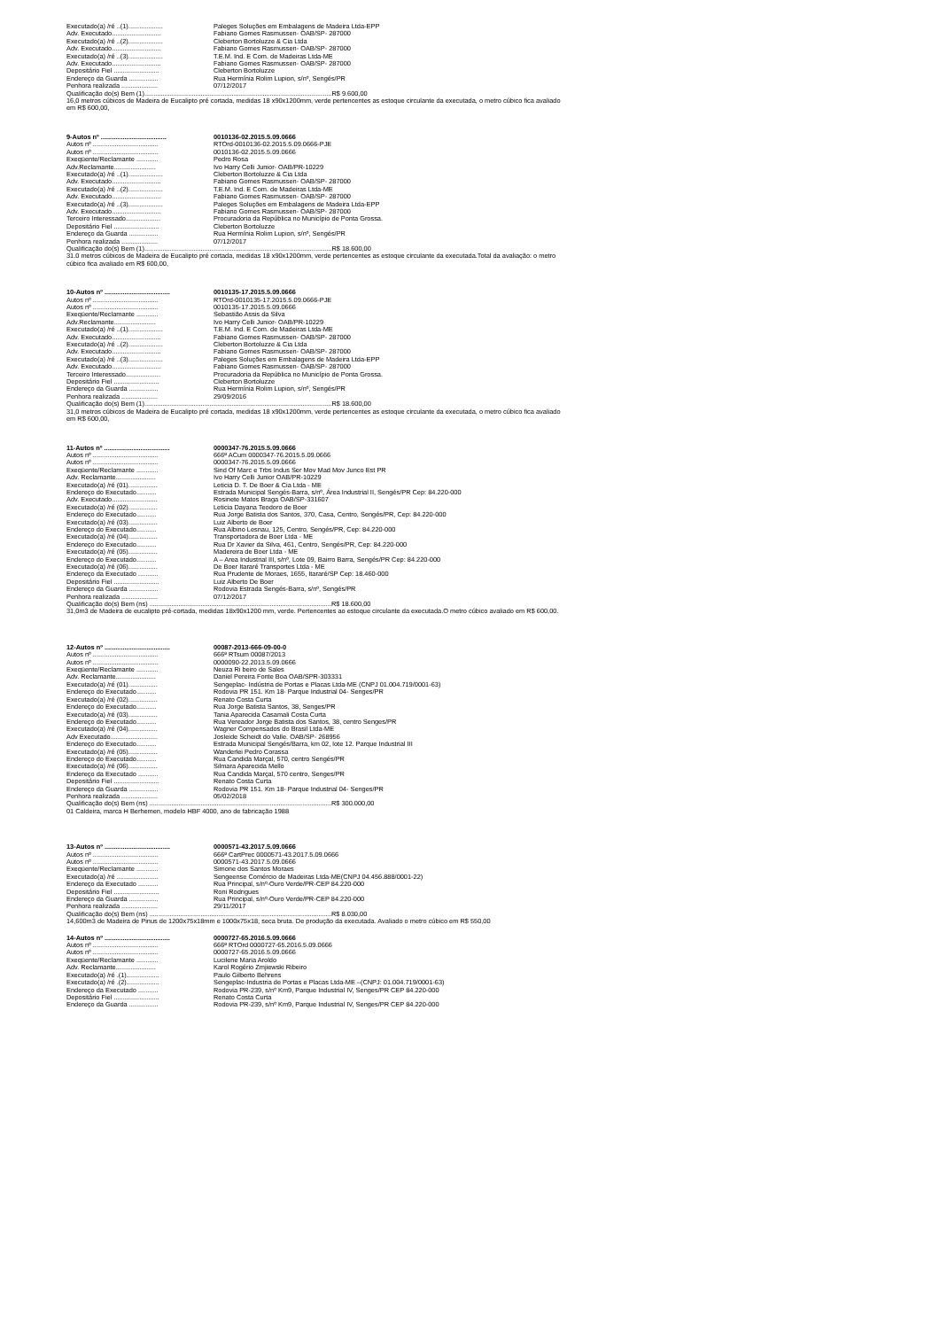Executado(a) /ré ..(1)................... Paleges Soluções em Embalagens de Madeira Ltda-EPP
Adv. Executado........................... Fabiano Gomes Rasmussen- OAB/SP- 287000
Executado(a) /ré ..(2)................... Cleberton Bortoluzze & Cia Ltda
Adv. Executado........................... Fabiano Gomes Rasmussen- OAB/SP- 287000
Executado(a) /ré ..(3)................... T.E.M. Ind. E Com. de Madeiras Ltda-ME
Adv. Executado........................... Fabiano Gomes Rasmussen- OAB/SP- 287000
Depositário Fiel ......................... Cleberton Bortoluzze
Endereço da Guarda ................ Rua Hermínia Rolim Lupion, s/nº, Sengés/PR
Penhora realizada .................... 07/12/2017
Qualificação do(s) Bem (1).......................................................................................................R$ 9.600,00
16,0 metros cúbicos de Madeira de Eucalipto pré cortada, medidas 18 x90x1200mm, verde pertencentes as estoque circulante da executada, o metro cúbico fica avaliado em R$ 600,00,
9-Autos nº .................................... 0010136-02.2015.5.09.0666
Autos nº .................................... RTOrd-0010136-02.2015.5.09.0666-PJE
Autos nº .................................... 0010136-02.2015.5.09.0666
Exeqüente/Reclamante ............ Pedro Rosa
Adv.Reclamante....................... Ivo Harry Celli Junior- OAB/PR-10229
Executado(a) /ré ..(1)................... Cleberton Bortoluzze & Cia Ltda
Adv. Executado........................... Fabiano Gomes Rasmussen- OAB/SP- 287000
Executado(a) /ré ..(2)................... T.E.M. Ind. E Com. de Madeiras Ltda-ME
Adv. Executado........................... Fabiano Gomes Rasmussen- OAB/SP- 287000
Executado(a) /ré ..(3)................... Paleges Soluções em Embalagens de Madeira Ltda-EPP
Adv. Executado........................... Fabiano Gomes Rasmussen- OAB/SP- 287000
Terceiro Interessado................... Procuradoria da República no Município de Ponta Grossa.
Depositário Fiel ......................... Cleberton Bortoluzze
Endereço da Guarda ................ Rua Hermínia Rolim Lupion, s/nº, Sengés/PR
Penhora realizada .................... 07/12/2017
Qualificação do(s) Bem (1).......................................................................................................R$ 18.600,00
31.0 metros cúbicos de Madeira de Eucalipto pré cortada, medidas 18 x90x1200mm, verde pertencentes as estoque circulante da executada.Total da avaliação: o metro cúbico fica avaliado em R$ 600,00,
10-Autos nº .................................... 0010135-17.2015.5.09.0666
Autos nº .................................... RTOrd-0010135-17.2015.5.09.0666-PJE
Autos nº .................................... 0010135-17.2015.5.09.0666
Exeqüente/Reclamante ............ Sebastião Assis da Silva
Adv.Reclamante....................... Ivo Harry Celli Junior- OAB/PR-10229
Executado(a) /ré ..(1)................... T.E.M. Ind. E Com. de Madeiras Ltda-ME
Adv. Executado........................... Fabiano Gomes Rasmussen- OAB/SP- 287000
Executado(a) /ré ..(2)................... Cleberton Bortoluzze & Cia Ltda
Adv. Executado........................... Fabiano Gomes Rasmussen- OAB/SP- 287000
Executado(a) /ré ..(3)................... Paleges Soluções em Embalagens de Madeira Ltda-EPP
Adv. Executado........................... Fabiano Gomes Rasmussen- OAB/SP- 287000
Terceiro Interessado................... Procuradoria da República no Município de Ponta Grossa.
Depositário Fiel ......................... Cleberton Bortoluzze
Endereço da Guarda ................ Rua Hermínia Rolim Lupion, s/nº, Sengés/PR
Penhora realizada .................... 29/09/2016
Qualificação do(s) Bem (1).......................................................................................................R$ 18.600,00
31,0 metros cúbicos de Madeira de Eucalipto pré cortada, medidas 18 x90x1200mm, verde pertencentes as estoque circulante da executada, o metro cúbico fica avaliado em R$ 600,00,
11-Autos nº .................................... 0000347-76.2015.5.09.0666
Autos nº .................................... 666ª ACum 0000347-76.2015.5.09.0666
Autos nº .................................... 0000347-76.2015.5.09.0666
Exeqüente/Reclamante ............ Sind Of Marc e Trbs Indus Ser Mov Mad Mov Junco Est PR
Adv. Reclamante...................... Ivo Harry Celli Junior OAB/PR-10229
Executado(a) /ré (01)................ Leticia D. T. De Boer & Cia Ltda - ME
Endereço do Executado........... Estrada Municipal Sengés-Barra, s/nº, Área Industrial II, Sengés/PR Cep: 84.220-000
Adv. Executado......................... Rosinete Matos Braga OAB/SP-331607
Executado(a) /ré (02)................ Leticia Dayana Teodoro de Boer
Endereço do Executado........... Rua Jorge Batista dos Santos, 370, Casa, Centro, Sengés/PR, Cep: 84.220-000
Executado(a) /ré (03)................ Luiz Alberto de Boer
Endereço do Executado........... Rua Albino Lesnau, 125, Centro, Sengés/PR, Cep: 84.220-000
Executado(a) /ré (04)................ Transportadora de Boer Ltda - ME
Endereço do Executado........... Rua Dr Xavier da Silva, 461, Centro, Sengés/PR, Cep: 84.220-000
Executado(a) /ré (05)................ Madereira de Boer Ltda - ME
Endereço do Executado........... A – Area Industrial III, s/nº, Lote 09, Bairro Barra, Sengés/PR Cep: 84.220-000
Executado(a) /ré (06)................ De Boer Itararé Transportes Ltda - ME
Endereço da Executado ........... Rua Prudente de Moraes, 1655, Itararé/SP Cep: 18.460-000
Depositário Fiel ......................... Luiz Alberto De Boer
Endereço da Guarda ................ Rodovia Estrada Sengés-Barra, s/nº, Sengés/PR
Penhora realizada .................... 07/12/2017
Qualificação do(s) Bem (ns) ....................................................................................................R$ 18.600,00
31,0m3 de Madeira de eucalipto pré-cortada, medidas 18x90x1200 mm, verde. Pertencentes ao estoque circulante da executada.O metro cúbico avaliado em R$ 600,00.
12-Autos nº .................................... 00087-2013-666-09-00-0
Autos nº .................................... 666ª RTsum 00087/2013
Autos nº .................................... 0000090-22.2013.5.09.0666
Exeqüente/Reclamante ............ Neuza Ri beiro de Sales
Adv. Reclamante...................... Daniel Pereira Fonte Boa OAB/SPR-303331
Executado(a) /ré (01)................ Sengeplac- Indústria de Portas e Placas Ltda-ME (CNPJ 01.004.719/0001-63)
Endereço do Executado........... Rodovia PR 151. Km 18- Parque Industrial 04- Senges/PR
Executado(a) /ré (02)................ Renato Costa Curta
Endereço do Executado........... Rua Jorge Batista Santos, 38, Senges/PR
Executado(a) /ré (03)................ Tania Aparecida Casamali Costa Curta
Endereço do Executado........... Rua Vereador Jorge Batista dos Santos, 38, centro Senges/PR
Executado(a) /ré (04)................ Wagner Compensados do Brasil Ltda-ME
Adv Executado.......................... Josleide Scheidt do Valle. OAB/SP- 268956
Endereço do Executado........... Estrada Municipal Sengés/Barra, km 02, lote 12. Parque Industrial III
Executado(a) /ré (05)................ Wanderlei Pedro Corassa
Endereço do Executado........... Rua Candida Marçal, 570, centro Sengés/PR
Executado(a) /ré (06)................ Silmara Aparecida Mello
Endereço da Executado ........... Rua Candida Marçal, 570 centro, Senges/PR
Depositário Fiel ......................... Renato Costa Curta
Endereço da Guarda ................ Rodovia PR 151. Km 18- Parque Industrial 04- Senges/PR
Penhora realizada .................... 05/02/2018
Qualificação do(s) Bem (ns) ....................................................................................................R$ 300.000,00
01 Caldeira, marca H Berhemen, modelo HBF 4000, ano de fabricação 1988
13-Autos nº .................................... 0000571-43.2017.5.09.0666
Autos nº .................................... 666ª CartPrec 0000571-43.2017.5.09.0666
Autos nº .................................... 0000571-43.2017.5.09.0666
Exeqüente/Reclamante ............ Simone dos Santos Moraes
Executado(a) /ré ....................... Sengeense Comércio de Madeiras Ltda-ME(CNPJ 04.456.888/0001-22)
Endereço da Executado ........... Rua Principal, s/nº-Ouro Verde/PR-CEP 84.220-000
Depositário Fiel ......................... Roni Rodrigues
Endereço da Guarda ................ Rua Principal, s/nº-Ouro Verde/PR-CEP 84.220-000
Penhora realizada .................... 29/11/2017
Qualificação do(s) Bem (ns) ....................................................................................................R$ 8.030,00
14,600m3 de Madeira de Pinus de 1200x75x18mm e 1000x75x18, seca bruta. De produção da executada. Avaliado o metro cúbico em R$ 550,00
14-Autos nº .................................... 0000727-65.2016.5.09.0666
Autos nº .................................... 666ª RTOrd 0000727-65.2016.5.09.0666
Autos nº .................................... 0000727-65.2016.5.09.0666
Exeqüente/Reclamante ............ Lucilene Maria Aroldo
Adv. Reclamante...................... Karol Rogério Zmjiewski Ribeiro
Executado(a) /ré .(1).................. Paulo Gilberto Behrens
Executado(a) /ré .(2).................. Sengeplac-Industria de Portas e Placas Ltda-ME –(CNPJ: 01.004.719/0001-63)
Endereço da Executado ........... Rodovia PR-239, s/nº Km9, Parque Industrial IV, Senges/PR CEP 84.220-000
Depositário Fiel ......................... Renato Costa Curta
Endereço da Guarda ................ Rodovia PR-239, s/nº Km9, Parque Industrial IV, Senges/PR CEP 84.220-000